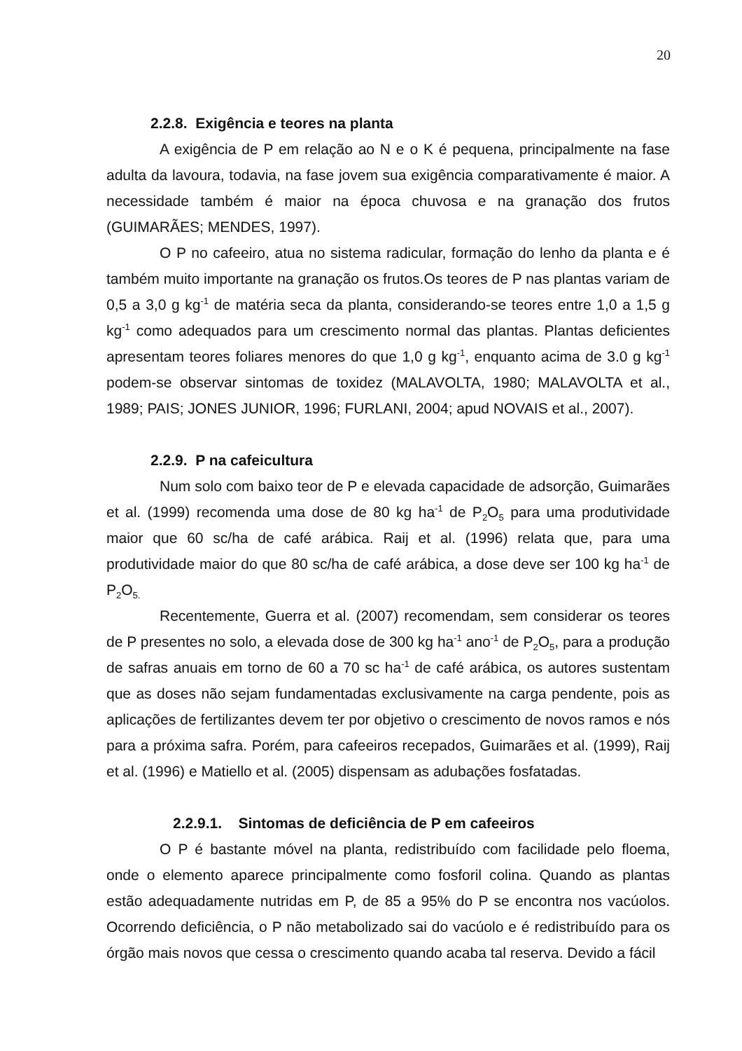20
2.2.8. Exigência e teores na planta
A exigência de P em relação ao N e o K é pequena, principalmente na fase adulta da lavoura, todavia, na fase jovem sua exigência comparativamente é maior. A necessidade também é maior na época chuvosa e na granação dos frutos (GUIMARÃES; MENDES, 1997).
O P no cafeeiro, atua no sistema radicular, formação do lenho da planta e é também muito importante na granação os frutos.Os teores de P nas plantas variam de 0,5 a 3,0 g kg<sup>-1</sup> de matéria seca da planta, considerando-se teores entre 1,0 a 1,5 g kg<sup>-1</sup> como adequados para um crescimento normal das plantas. Plantas deficientes apresentam teores foliares menores do que 1,0 g kg<sup>-1</sup>, enquanto acima de 3.0 g kg<sup>-1</sup> podem-se observar sintomas de toxidez (MALAVOLTA, 1980; MALAVOLTA et al., 1989; PAIS; JONES JUNIOR, 1996; FURLANI, 2004; apud NOVAIS et al., 2007).
2.2.9. P na cafeicultura
Num solo com baixo teor de P e elevada capacidade de adsorção, Guimarães et al. (1999) recomenda uma dose de 80 kg ha<sup>-1</sup> de P<sub>2</sub>O<sub>5</sub> para uma produtividade maior que 60 sc/ha de café arábica. Raij et al. (1996) relata que, para uma produtividade maior do que 80 sc/ha de café arábica, a dose deve ser 100 kg ha<sup>-1</sup> de P<sub>2</sub>O<sub>5.</sub>
Recentemente, Guerra et al. (2007) recomendam, sem considerar os teores de P presentes no solo, a elevada dose de 300 kg ha<sup>-1</sup> ano<sup>-1</sup> de P<sub>2</sub>O<sub>5</sub>, para a produção de safras anuais em torno de 60 a 70 sc ha<sup>-1</sup> de café arábica, os autores sustentam que as doses não sejam fundamentadas exclusivamente na carga pendente, pois as aplicações de fertilizantes devem ter por objetivo o crescimento de novos ramos e nós para a próxima safra. Porém, para cafeeiros recepados, Guimarães et al. (1999), Raij et al. (1996) e Matiello et al. (2005) dispensam as adubações fosfatadas.
2.2.9.1. Sintomas de deficiência de P em cafeeiros
O P é bastante móvel na planta, redistribuído com facilidade pelo floema, onde o elemento aparece principalmente como fosforil colina. Quando as plantas estão adequadamente nutridas em P, de 85 a 95% do P se encontra nos vacúolos. Ocorrendo deficiência, o P não metabolizado sai do vacúolo e é redistribuído para os órgão mais novos que cessa o crescimento quando acaba tal reserva. Devido a fácil